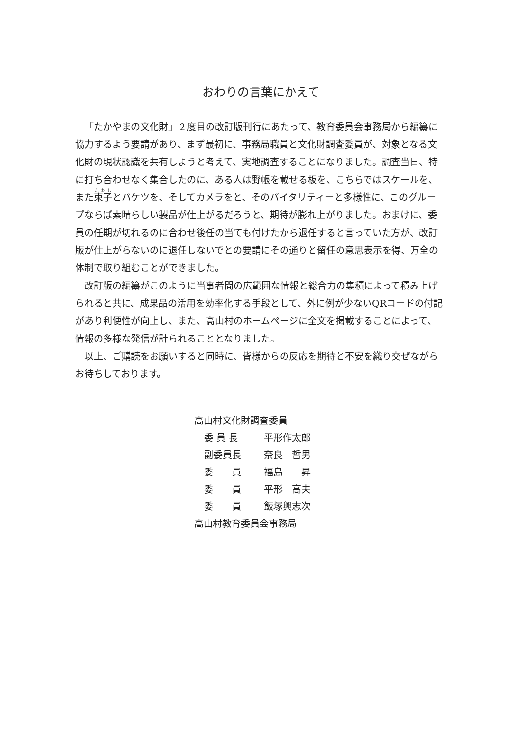おわりの言葉にかえて
「たかやまの文化財」２度目の改訂版刊行にあたって、教育委員会事務局から編纂に協力するよう要請があり、まず最初に、事務局職員と文化財調査委員が、対象となる文化財の現状認識を共有しようと考えて、実地調査することになりました。調査当日、特に打ち合わせなく集合したのに、ある人は野帳を載せる板を、こちらではスケールを、また束子とバケツを、そしてカメラをと、そのバイタリティーと多様性に、このグループならば素晴らしい製品が仕上がるだろうと、期待が膨れ上がりました。おまけに、委員の任期が切れるのに合わせ後任の当ても付けたから退任すると言っていた方が、改訂版が仕上がらないのに退任しないでとの要請にその通りと留任の意思表示を得、万全の体制で取り組むことができました。
改訂版の編纂がこのように当事者間の広範囲な情報と総合力の集積によって積み上げられると共に、成果品の活用を効率化する手段として、外に例が少ないQRコードの付記があり利便性が向上し、また、高山村のホームページに全文を掲載することによって、情報の多様な発信が計られることとなりました。
以上、ご購読をお願いすると同時に、皆様からの反応を期待と不安を織り交ぜながらお待ちしております。
高山村文化財調査委員
委 員 長 平形作太郎
副委員長 奈良　哲男
委　　員 福島　　昇
委　　員 平形　高夫
委　　員 飯塚興志次
高山村教育委員会事務局